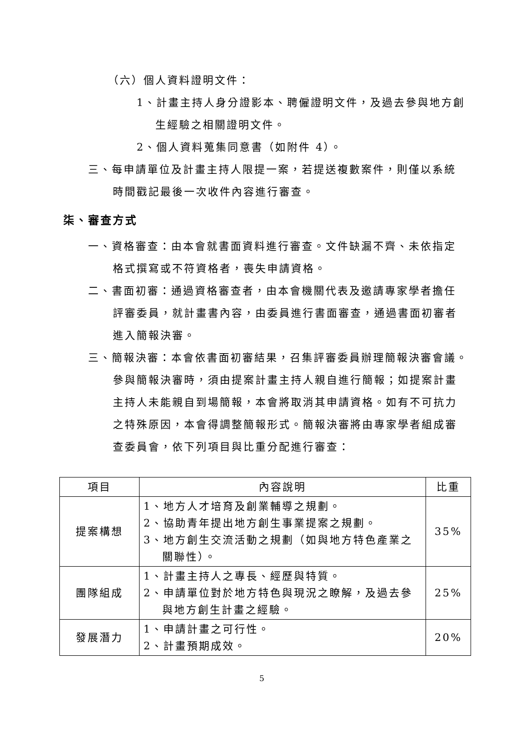（六）個人資料證明文件：
1、計畫主持人身分證影本、聘僱證明文件，及過去參與地方創
生經驗之相關證明文件。
2、個人資料蒐集同意書（如附件 4）。
三、每申請單位及計畫主持人限提一案，若提送複數案件，則僅以系統
時間戳記最後一次收件內容進行審查。
柒、審查方式
一、資格審查：由本會就書面資料進行審查。文件缺漏不齊、未依指定
格式撰寫或不符資格者，喪失申請資格。
二、書面初審：通過資格審查者，由本會機關代表及邀請專家學者擔任
評審委員，就計畫書內容，由委員進行書面審查，通過書面初審者
進入簡報決審。
三、簡報決審：本會依書面初審結果，召集評審委員辦理簡報決審會議。
參與簡報決審時，須由提案計畫主持人親自進行簡報；如提案計畫
主持人未能親自到場簡報，本會將取消其申請資格。如有不可抗力
之特殊原因，本會得調整簡報形式。簡報決審將由專家學者組成審
查委員會，依下列項目與比重分配進行審查：
| 項目 | 內容說明 | 比重 |
| --- | --- | --- |
| 提案構想 | 1、地方人才培育及創業輔導之規劃。 2、協助青年提出地方創生事業提案之規劃。 3、地方創生交流活動之規劃（如與地方特色產業之 關聯性）。 | 35% |
| 團隊組成 | 1、計畫主持人之專長、經歷與特質。 2、申請單位對於地方特色與現況之瞭解，及過去參 與地方創生計畫之經驗。 | 25% |
| 發展潛力 | 1、申請計畫之可行性。 2、計畫預期成效。 | 20% |
5